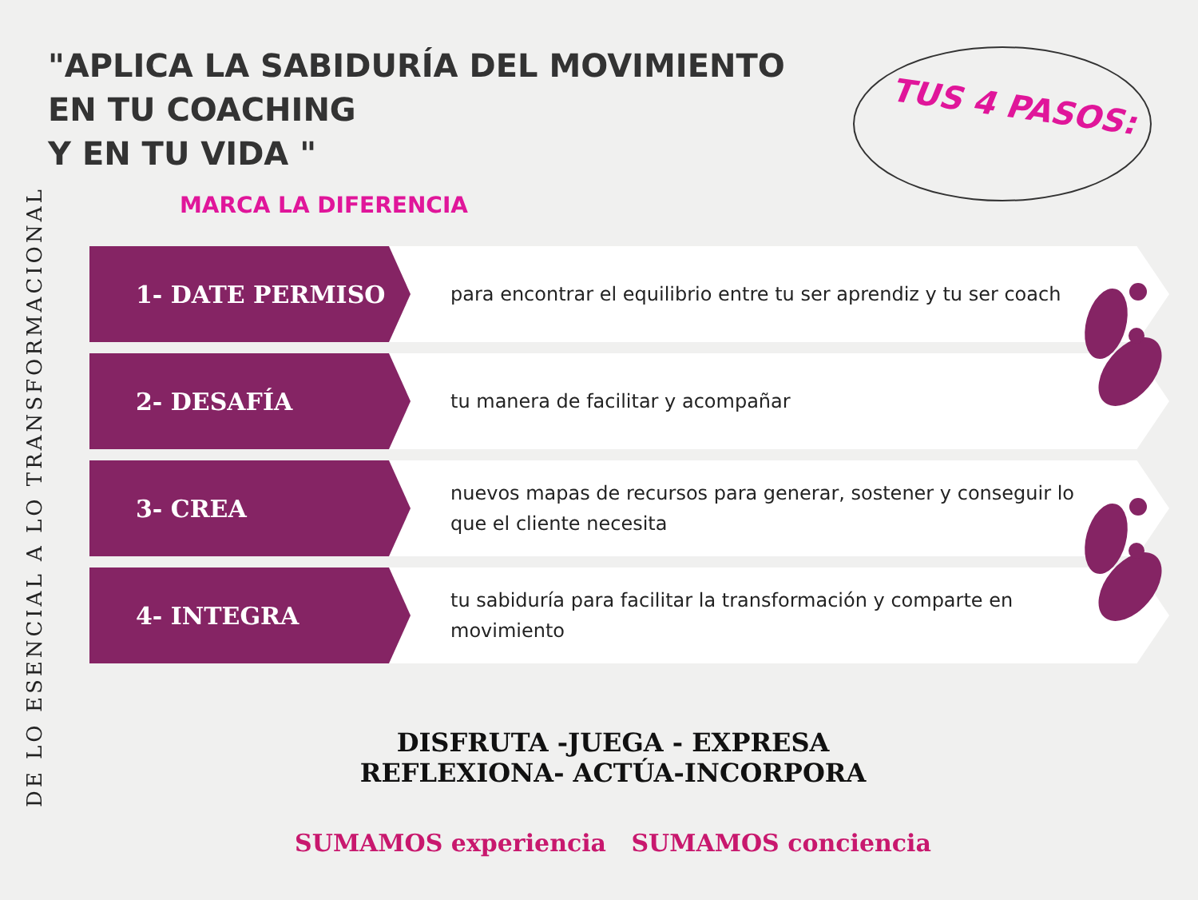"APLICA LA SABIDURÍA DEL MOVIMIENTO
EN TU COACHING
Y EN TU VIDA "
MARCA LA DIFERENCIA
TUS 4 PASOS:
DE LO ESENCIAL A LO TRANSFORMACIONAL
1- DATE PERMISO
para encontrar el equilibrio entre tu ser aprendiz y tu ser coach
2- DESAFÍA
tu manera de facilitar y acompañar
3- CREA
nuevos mapas de recursos para generar, sostener y conseguir lo que el cliente necesita
4- INTEGRA
tu sabiduría para facilitar la transformación y comparte en movimiento
DISFRUTA -JUEGA - EXPRESA
REFLEXIONA- ACTÚA-INCORPORA
SUMAMOS experiencia SUMAMOS conciencia